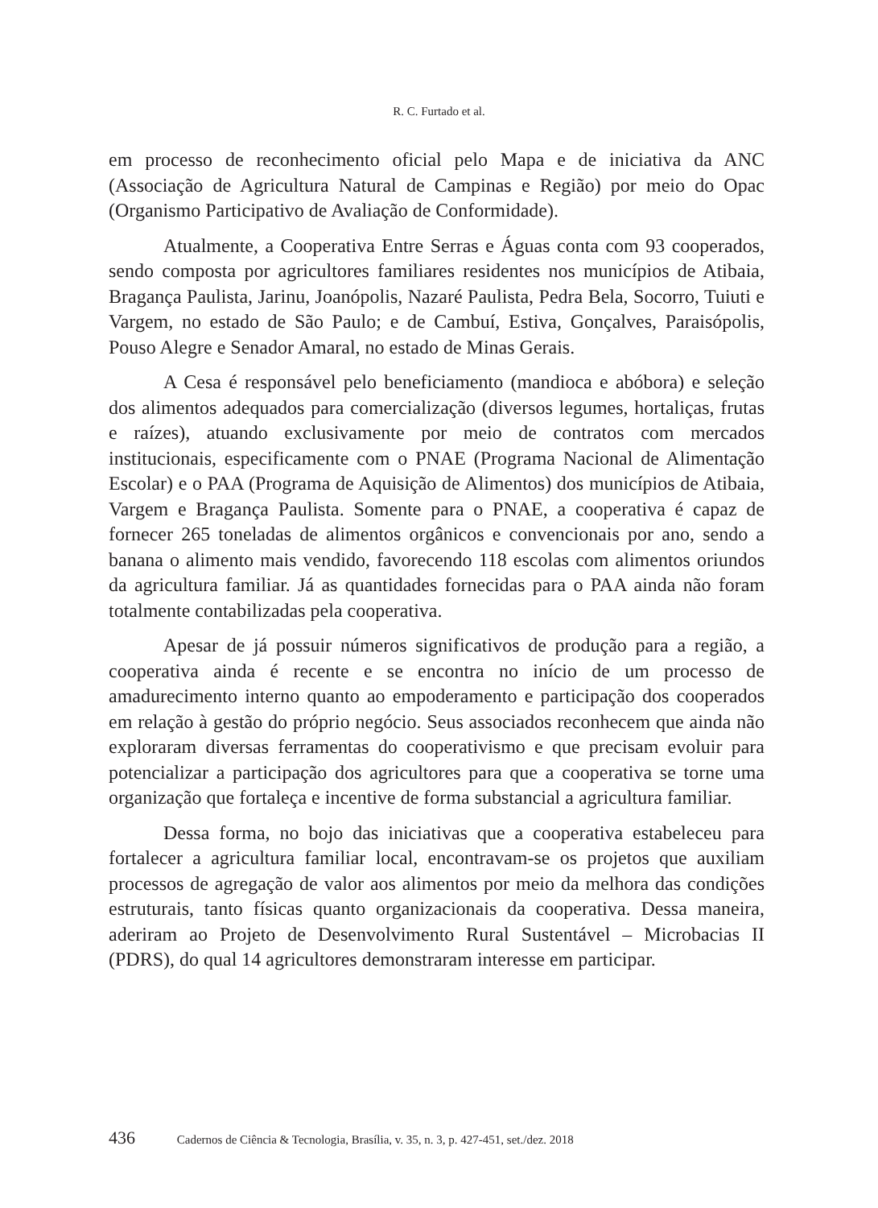R. C. Furtado et al.
em processo de reconhecimento oficial pelo Mapa e de iniciativa da ANC (Associação de Agricultura Natural de Campinas e Região) por meio do Opac (Organismo Participativo de Avaliação de Conformidade).
Atualmente, a Cooperativa Entre Serras e Águas conta com 93 cooperados, sendo composta por agricultores familiares residentes nos municípios de Atibaia, Bragança Paulista, Jarinu, Joanópolis, Nazaré Paulista, Pedra Bela, Socorro, Tuiuti e Vargem, no estado de São Paulo; e de Cambuí, Estiva, Gonçalves, Paraisópolis, Pouso Alegre e Senador Amaral, no estado de Minas Gerais.
A Cesa é responsável pelo beneficiamento (mandioca e abóbora) e seleção dos alimentos adequados para comercialização (diversos legumes, hortaliças, frutas e raízes), atuando exclusivamente por meio de contratos com mercados institucionais, especificamente com o PNAE (Programa Nacional de Alimentação Escolar) e o PAA (Programa de Aquisição de Alimentos) dos municípios de Atibaia, Vargem e Bragança Paulista. Somente para o PNAE, a cooperativa é capaz de fornecer 265 toneladas de alimentos orgânicos e convencionais por ano, sendo a banana o alimento mais vendido, favorecendo 118 escolas com alimentos oriundos da agricultura familiar. Já as quantidades fornecidas para o PAA ainda não foram totalmente contabilizadas pela cooperativa.
Apesar de já possuir números significativos de produção para a região, a cooperativa ainda é recente e se encontra no início de um processo de amadurecimento interno quanto ao empoderamento e participação dos cooperados em relação à gestão do próprio negócio. Seus associados reconhecem que ainda não exploraram diversas ferramentas do cooperativismo e que precisam evoluir para potencializar a participação dos agricultores para que a cooperativa se torne uma organização que fortaleça e incentive de forma substancial a agricultura familiar.
Dessa forma, no bojo das iniciativas que a cooperativa estabeleceu para fortalecer a agricultura familiar local, encontravam-se os projetos que auxiliam processos de agregação de valor aos alimentos por meio da melhora das condições estruturais, tanto físicas quanto organizacionais da cooperativa. Dessa maneira, aderiram ao Projeto de Desenvolvimento Rural Sustentável – Microbacias II (PDRS), do qual 14 agricultores demonstraram interesse em participar.
436 Cadernos de Ciência & Tecnologia, Brasília, v. 35, n. 3, p. 427-451, set./dez. 2018